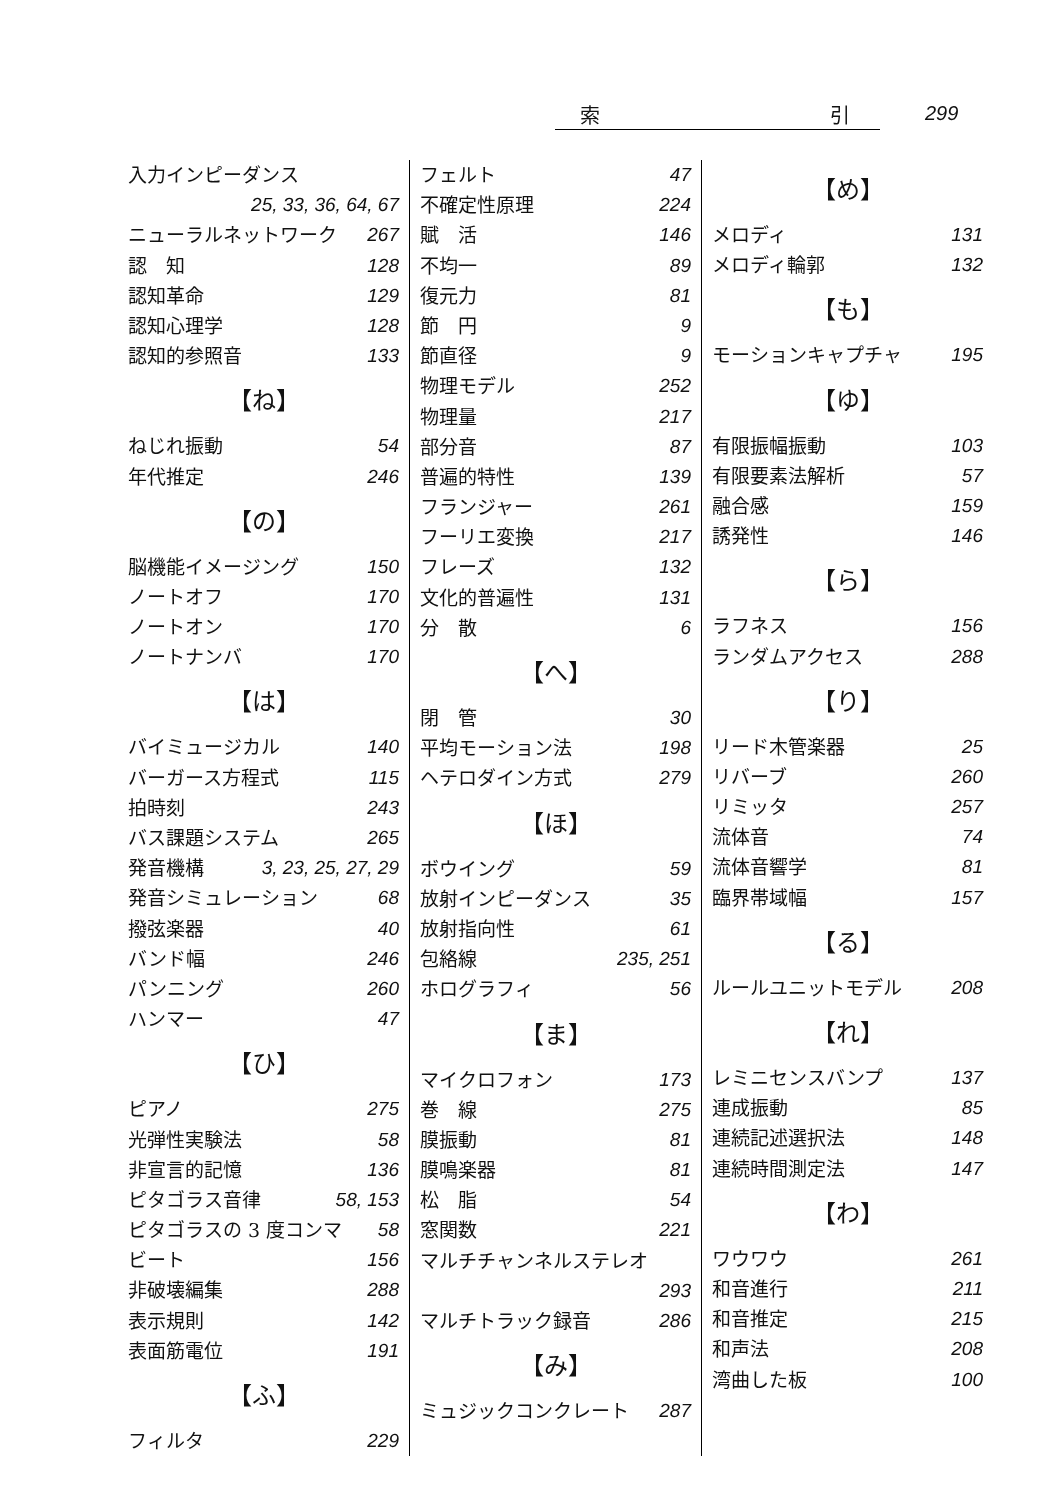索 引 299
入力インピーダンス
25, 33, 36, 64, 67
ニューラルネットワーク 267
認　知 128
認知革命 129
認知心理学 128
認知的参照音 133
【ね】
ねじれ振動 54
年代推定 246
【の】
脳機能イメージング 150
ノートオフ 170
ノートオン 170
ノートナンバ 170
【は】
バイミュージカル 140
バーガース方程式 115
拍時刻 243
バス課題システム 265
発音機構 3, 23, 25, 27, 29
発音シミュレーション 68
撥弦楽器 40
バンド幅 246
パンニング 260
ハンマー 47
【ひ】
ピアノ 275
光弾性実験法 58
非宣言的記憶 136
ピタゴラス音律 58, 153
ピタゴラスの 3 度コンマ 58
ビート 156
非破壊編集 288
表示規則 142
表面筋電位 191
【ふ】
フィルタ 229
フェルト 47
不確定性原理 224
賦　活 146
不均一 89
復元力 81
節　円 9
節直径 9
物理モデル 252
物理量 217
部分音 87
普遍的特性 139
フランジャー 261
フーリエ変換 217
フレーズ 132
文化的普遍性 131
分　散 6
【へ】
閉　管 30
平均モーション法 198
ヘテロダイン方式 279
【ほ】
ボウイング 59
放射インピーダンス 35
放射指向性 61
包絡線 235, 251
ホログラフィ 56
【ま】
マイクロフォン 173
巻　線 275
膜振動 81
膜鳴楽器 81
松　脂 54
窓関数 221
マルチチャンネルステレオ
293
マルチトラック録音 286
【み】
ミュジックコンクレート 287
【め】
メロディ 131
メロディ輪郭 132
【も】
モーションキャプチャ 195
【ゆ】
有限振幅振動 103
有限要素法解析 57
融合感 159
誘発性 146
【ら】
ラフネス 156
ランダムアクセス 288
【り】
リード木管楽器 25
リバーブ 260
リミッタ 257
流体音 74
流体音響学 81
臨界帯域幅 157
【る】
ルールユニットモデル 208
【れ】
レミニセンスバンプ 137
連成振動 85
連続記述選択法 148
連続時間測定法 147
【わ】
ワウワウ 261
和音進行 211
和音推定 215
和声法 208
湾曲した板 100